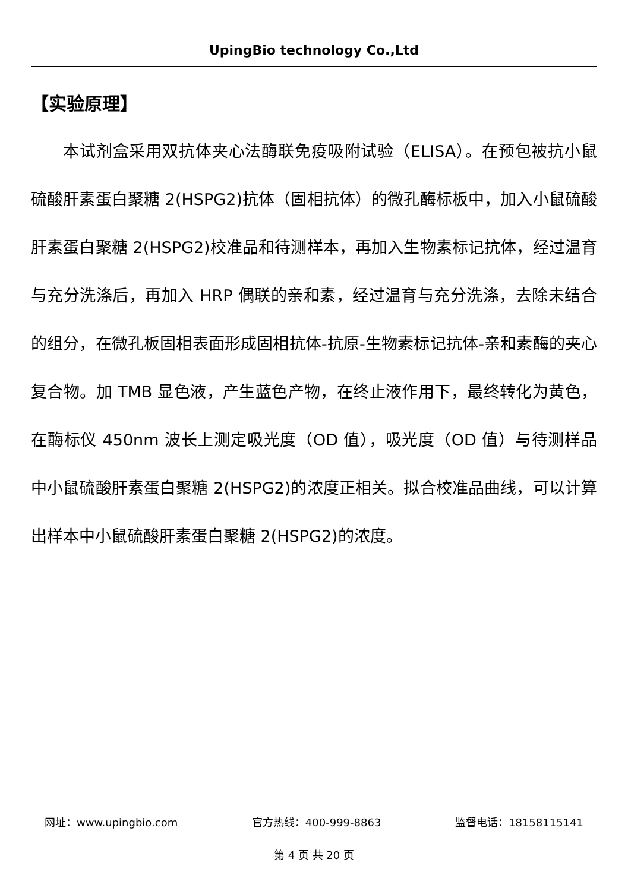UpingBio technology Co.,Ltd
【实验原理】
本试剂盒采用双抗体夹心法酶联免疫吸附试验（ELISA）。在预包被抗小鼠硫酸肝素蛋白聚糖 2(HSPG2)抗体（固相抗体）的微孔酶标板中，加入小鼠硫酸肝素蛋白聚糖 2(HSPG2)校准品和待测样本，再加入生物素标记抗体，经过温育与充分洗涤后，再加入 HRP 偶联的亲和素，经过温育与充分洗涤，去除未结合的组分，在微孔板固相表面形成固相抗体-抗原-生物素标记抗体-亲和素酶的夹心复合物。加 TMB 显色液，产生蓝色产物，在终止液作用下，最终转化为黄色，在酶标仪 450nm 波长上测定吸光度（OD 值），吸光度（OD 值）与待测样品中小鼠硫酸肝素蛋白聚糖 2(HSPG2)的浓度正相关。拟合校准品曲线，可以计算出样本中小鼠硫酸肝素蛋白聚糖 2(HSPG2)的浓度。
网址：www.upingbio.com 官方热线：400-999-8863 监督电话：18158115141
第 4 页 共 20 页